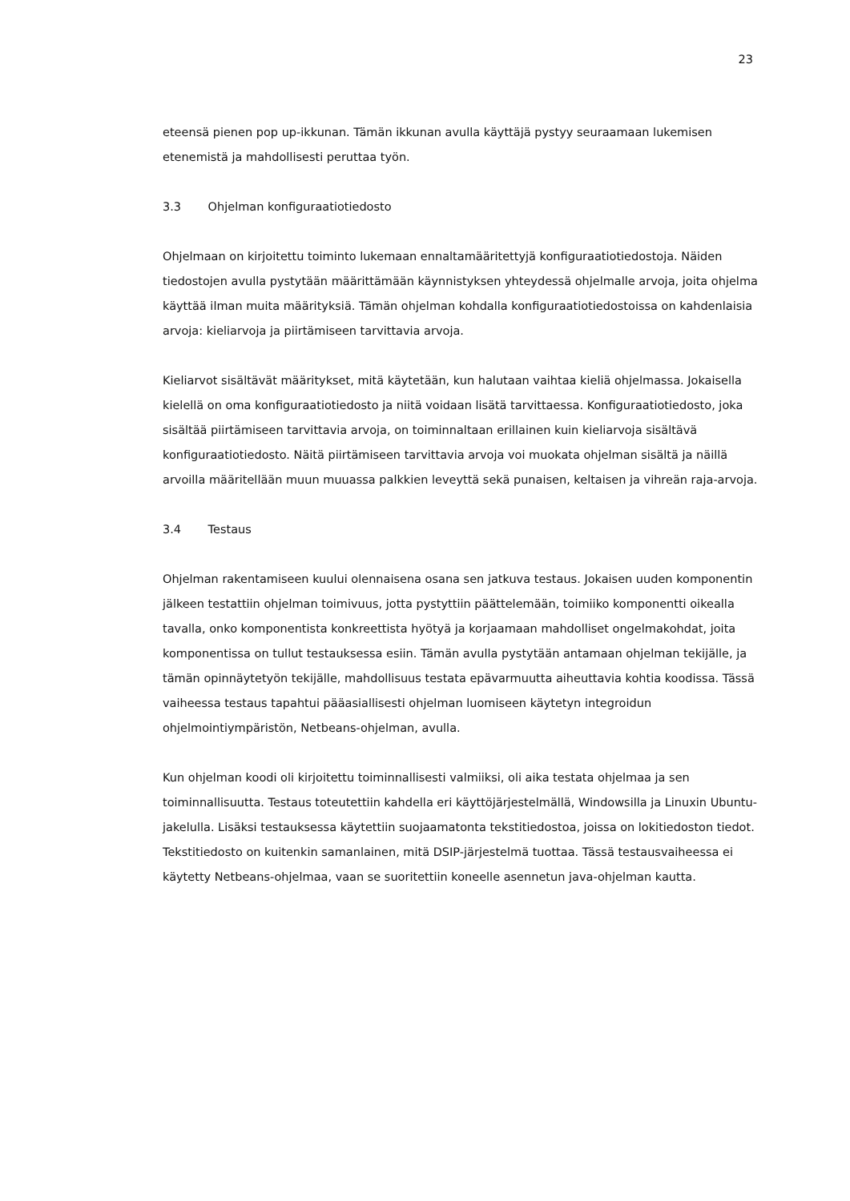23
eteensä pienen pop up-ikkunan. Tämän ikkunan avulla käyttäjä pystyy seuraamaan lukemisen etenemistä ja mahdollisesti peruttaa työn.
3.3 Ohjelman konfiguraatiotiedosto
Ohjelmaan on kirjoitettu toiminto lukemaan ennaltamääritettyjä konfiguraatiotiedostoja. Näiden tiedostojen avulla pystytään määrittämään käynnistyksen yhteydessä ohjelmalle arvoja, joita ohjelma käyttää ilman muita määrityksiä. Tämän ohjelman kohdalla konfiguraatiotiedostoissa on kahdenlaisia arvoja: kieliarvoja ja piirtämiseen tarvittavia arvoja.
Kieliarvot sisältävät määritykset, mitä käytetään, kun halutaan vaihtaa kieliä ohjelmassa. Jokaisella kielellä on oma konfiguraatiotiedosto ja niitä voidaan lisätä tarvittaessa. Konfiguraatiotiedosto, joka sisältää piirtämiseen tarvittavia arvoja, on toiminnaltaan erillainen kuin kieliarvoja sisältävä konfiguraatiotiedosto. Näitä piirtämiseen tarvittavia arvoja voi muokata ohjelman sisältä ja näillä arvoilla määritellään muun muuassa palkkien leveyttä sekä punaisen, keltaisen ja vihreän raja-arvoja.
3.4 Testaus
Ohjelman rakentamiseen kuului olennaisena osana sen jatkuva testaus. Jokaisen uuden komponentin jälkeen testattiin ohjelman toimivuus, jotta pystyttiin päättelemään, toimiiko komponentti oikealla tavalla, onko komponentista konkreettista hyötyä ja korjaamaan mahdolliset ongelmakohdat, joita komponentissa on tullut testauksessa esiin. Tämän avulla pystytään antamaan ohjelman tekijälle, ja tämän opinnäytetyön tekijälle, mahdollisuus testata epävarmuutta aiheuttavia kohtia koodissa. Tässä vaiheessa testaus tapahtui pääasiallisesti ohjelman luomiseen käytetyn integroidun ohjelmointiympäristön, Netbeans-ohjelman, avulla.
Kun ohjelman koodi oli kirjoitettu toiminnallisesti valmiiksi, oli aika testata ohjelmaa ja sen toiminnallisuutta. Testaus toteutettiin kahdella eri käyttöjärjestelmällä, Windowsilla ja Linuxin Ubuntu-jakelulla. Lisäksi testauksessa käytettiin suojaamatonta tekstitiedostoa, joissa on lokitiedoston tiedot. Tekstitiedosto on kuitenkin samanlainen, mitä DSIP-järjestelmä tuottaa. Tässä testausvaiheessa ei käytetty Netbeans-ohjelmaa, vaan se suoritettiin koneelle asennetun java-ohjelman kautta.